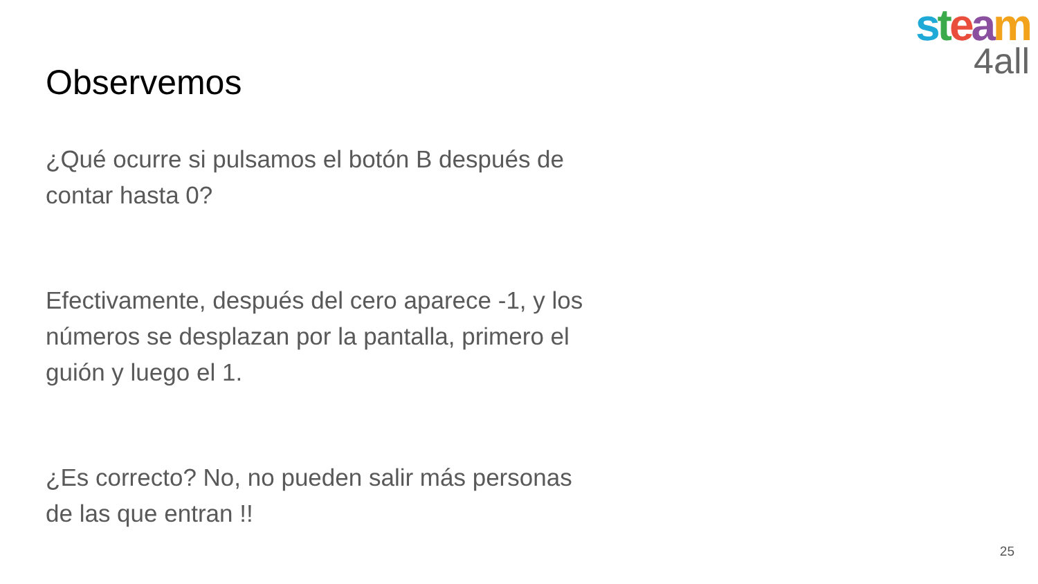steam
4all
Observemos
¿Qué ocurre si pulsamos el botón B después de contar hasta 0?
Efectivamente, después del cero aparece -1, y los números se desplazan por la pantalla, primero el guión y luego el 1.
¿Es correcto? No, no pueden salir más personas de las que entran !!
25